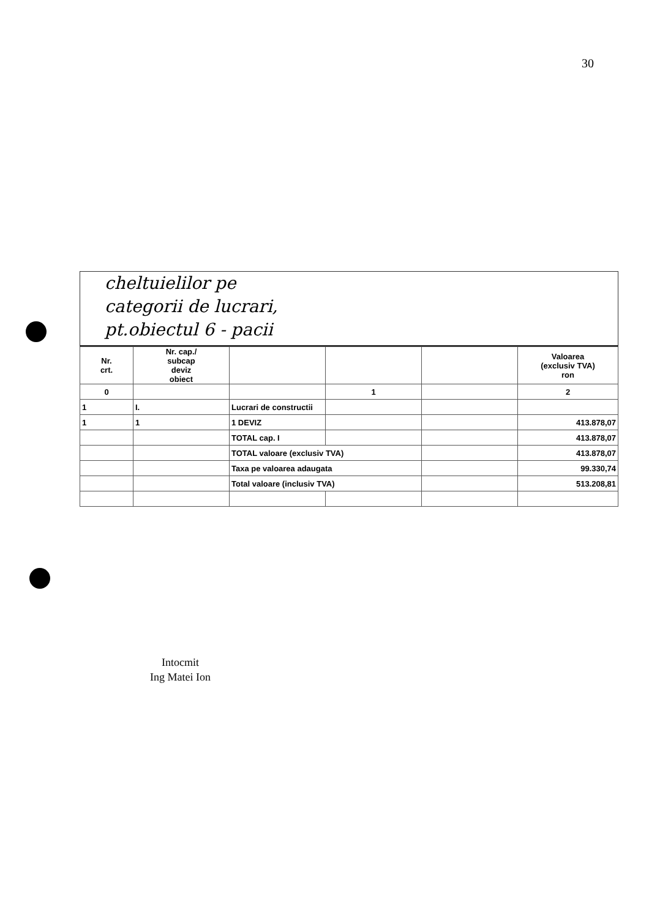30
cheltuielilor pe
categorii de lucrari,
pt.obiectul 6 - pacii
| Nr. crt. | Nr. cap./ subcap deviz obiect | | | | Valoarea (exclusiv TVA) ron |
| 0 | | | 1 | | 2 |
| 1 | I. | Lucrari de constructii | | | |
| 1 | 1 | 1 DEVIZ | | | 413.878,07 |
| | | TOTAL cap. I | | | 413.878,07 |
| | | TOTAL valoare (exclusiv TVA) | | | 413.878,07 |
| | | Taxa pe valoarea adaugata | | | 99.330,74 |
| | | Total valoare (inclusiv TVA) | | | 513.208,81 |
Intocmit
Ing Matei Ion